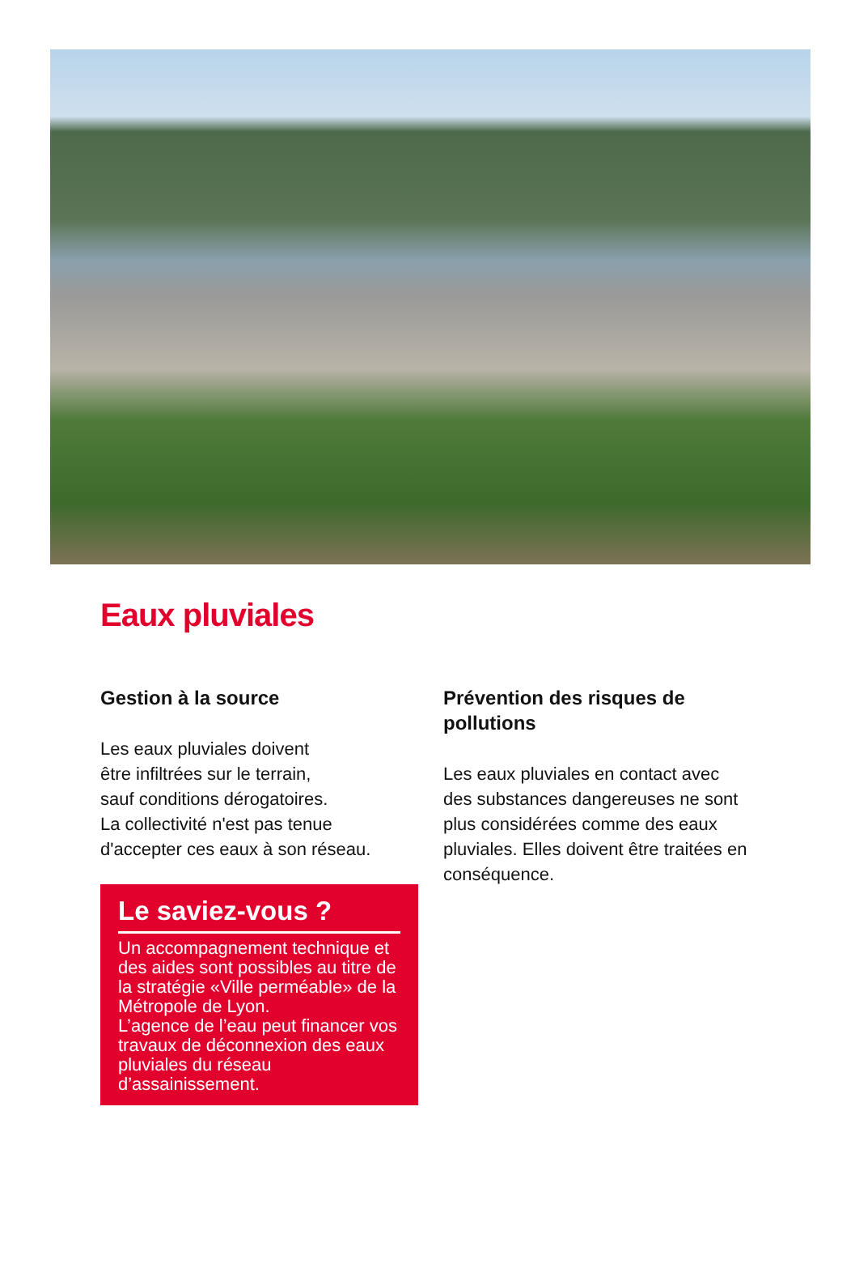Eaux pluviales
Gestion à la source
Les eaux pluviales doivent
être infiltrées sur le terrain,
sauf conditions dérogatoires.
La collectivité n'est pas tenue
d'accepter ces eaux à son réseau.
Le saviez-vous ?
Un accompagnement technique et des aides sont possibles au titre de la stratégie «Ville perméable» de la Métropole de Lyon.
L’agence de l’eau peut financer vos travaux de déconnexion des eaux pluviales du réseau d’assainissement.
Prévention des risques de pollutions
Les eaux pluviales en contact avec des substances dangereuses ne sont plus considérées comme des eaux pluviales. Elles doivent être traitées en conséquence.